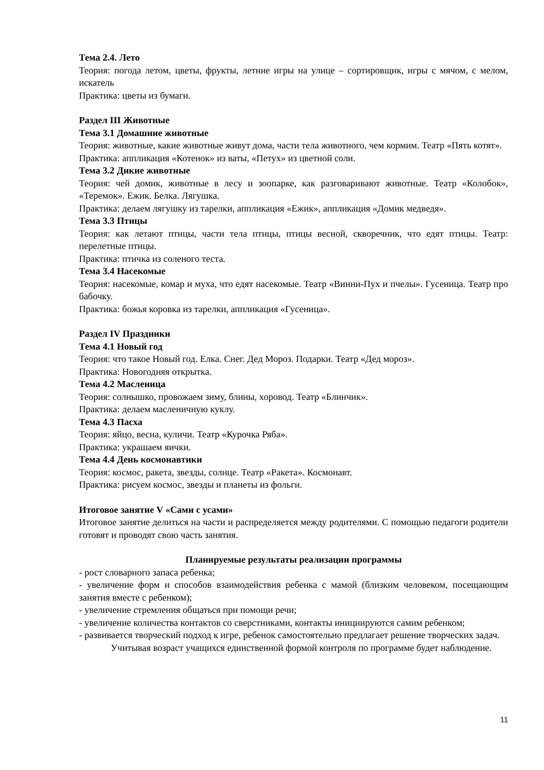Тема 2.4. Лето
Теория: погода летом, цветы, фрукты, летние игры на улице – сортировщик, игры с мячом, с мелом, искатель
Практика: цветы из бумаги.
Раздел III Животные
Тема 3.1 Домашние животные
Теория: животные, какие животные живут дома, части тела животного, чем кормим. Театр «Пять котят».
Практика: аппликация «Котенок» из ваты, «Петух» из цветной соли.
Тема 3.2 Дикие животные
Теория: чей домик, животные в лесу и зоопарке, как разговаривают животные. Театр «Колобок», «Теремок». Ежик. Белка. Лягушка.
Практика: делаем лягушку из тарелки, аппликация «Ежик», аппликация «Домик медведя».
Тема 3.3 Птицы
Теория: как летают птицы, части тела птицы, птицы весной, скворечник, что едят птицы. Театр: перелетные птицы.
Практика: птичка из соленого теста.
Тема 3.4 Насекомые
Теория: насекомые, комар и муха, что едят насекомые. Театр «Винни-Пух и пчелы». Гусеница. Театр про бабочку.
Практика: божья коровка из тарелки, аппликация «Гусеница».
Раздел IV Праздники
Тема 4.1 Новый год
Теория: что такое Новый год. Елка. Снег. Дед Мороз. Подарки. Театр «Дед мороз».
Практика: Новогодняя открытка.
Тема 4.2 Масленица
Теория: солнышко, провожаем зиму, блины, хоровод. Театр «Блинчик».
Практика: делаем масленичную куклу.
Тема 4.3 Пасха
Теория: яйцо, весна, куличи. Театр «Курочка Ряба».
Практика: украшаем яички.
Тема 4.4 День космонавтики
Теория: космос, ракета, звезды, солнце. Театр «Ракета». Космонавт.
Практика: рисуем космос, звезды и планеты из фольги.
Итоговое занятие V «Сами с усами»
Итоговое занятие делиться на части и распределяется между родителями. С помощью педагоги родители готовят и проводят свою часть занятия.
Планируемые результаты реализации программы
- рост словарного запаса ребенка;
- увеличение форм и способов взаимодействия ребенка с мамой (близким человеком, посещающим занятия вместе с ребенком);
- увеличение стремления общаться при помощи речи;
- увеличение количества контактов со сверстниками, контакты инициируются самим ребенком;
- развивается творческий подход к игре, ребенок самостоятельно предлагает решение творческих задач.
Учитывая возраст учащихся единственной формой контроля по программе будет наблюдение.
11